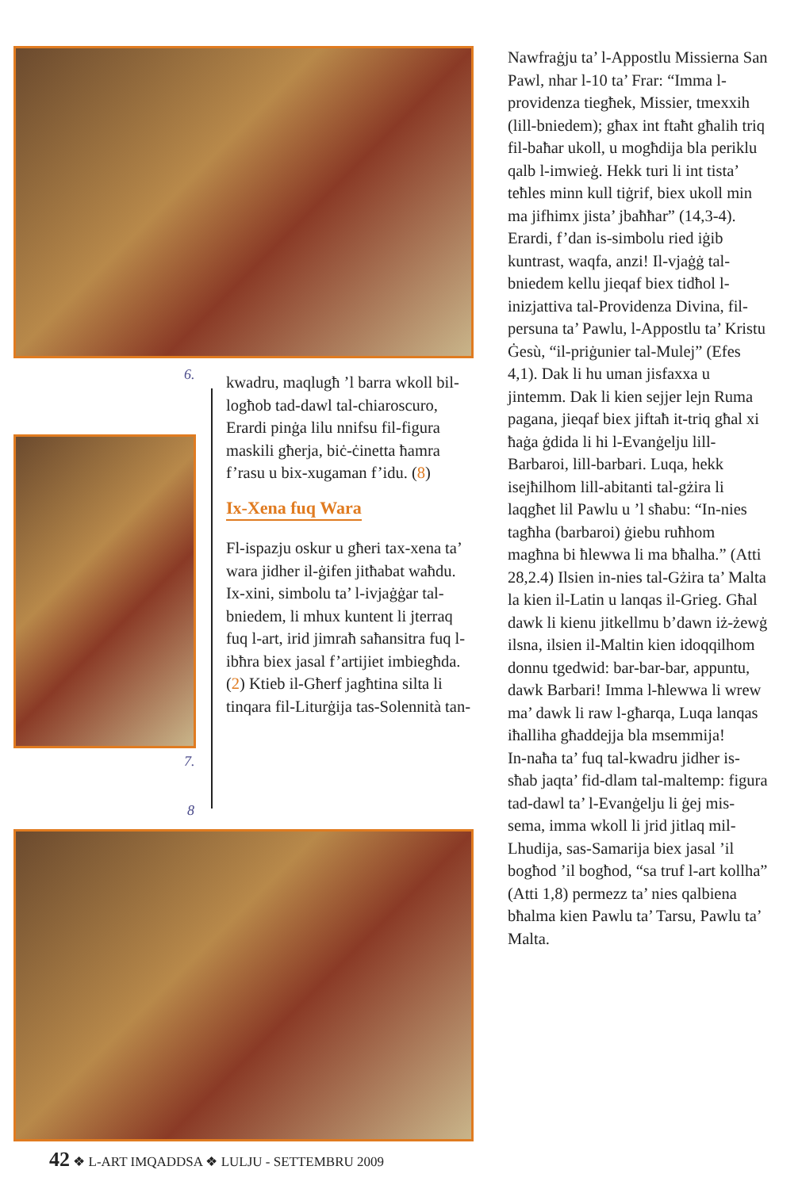6.
7.
8
kwadru, maqlugħ ’l barra wkoll bil-logħob tad-dawl tal-chiaroscuro, Erardi pinġa lilu nnifsu fil-figura maskili għerja, biċ-ċinetta ħamra f’rasu u bix-xugaman f’idu. (8)
Ix-Xena fuq Wara
Fl-ispazju oskur u għeri tax-xena ta’ wara jidher il-ġifen jitħabat waħdu. Ix-xini, simbolu ta’ l-ivjaġġar tal-bniedem, li mhux kuntent li jterraq fuq l-art, irid jimraħ saħansitra fuq l-ibħra biex jasal f’artijiet imbiegħda. (2) Ktieb il-Għerf jagħtina silta li tinqara fil-Liturġija tas-Solennità tan-
Nawfraġju ta’ l-Appostlu Missierna San Pawl, nhar l-10 ta’ Frar: “Imma l-providenza tiegħek, Missier, tmexxih (lill-bniedem); għax int ftaħt għalih triq fil-baħar ukoll, u mogħdija bla periklu qalb l-imwieġ. Hekk turi li int tista’ teħles minn kull tiġrif, biex ukoll min ma jifhimx jista’ jbaħħar” (14,3-4). Erardi, f’dan is-simbolu ried iġib kuntrast, waqfa, anzi! Il-vjaġġ tal-bniedem kellu jieqaf biex tidħol l-inizjattiva tal-Providenza Divina, fil-persuna ta’ Pawlu, l-Appostlu ta’ Kristu Ġesù, “il-priġunier tal-Mulej” (Efes 4,1). Dak li hu uman jisfaxxa u jintemm. Dak li kien sejjer lejn Ruma pagana, jieqaf biex jiftaħ it-triq għal xi ħaġa ġdida li hi l-Evanġelju lill-Barbaroi, lill-barbari. Luqa, hekk isejħilhom lill-abitanti tal-gżira li laqgħet lil Pawlu u ’l sħabu: “In-nies tagħha (barbaroi) ġiebu ruħhom magħna bi ħlewwa li ma bħalha.” (Atti 28,2.4) Ilsien in-nies tal-Gżira ta’ Malta la kien il-Latin u lanqas il-Grieg. Għal dawk li kienu jitkellmu b’dawn iż-żewġ ilsna, ilsien il-Maltin kien idoqqilhom donnu tgedwid: bar-bar-bar, appuntu, dawk Barbari! Imma l-ħlewwa li wrew ma’ dawk li raw l-għarqa, Luqa lanqas iħalliha għaddejja bla msemmija!
In-naħa ta’ fuq tal-kwadru jidher is-sħab jaqta’ fid-dlam tal-maltemp: figura tad-dawl ta’ l-Evanġelju li ġej mis-sema, imma wkoll li jrid jitlaq mil-Lhudija, sas-Samarija biex jasal ’il bogħod ’il bogħod, “sa truf l-art kollha” (Atti 1,8) permezz ta’ nies qalbiena bħalma kien Pawlu ta’ Tarsu, Pawlu ta’ Malta.
42 ❖ L-ART IMQADDSA ❖ LULJU - SETTEMBRU 2009